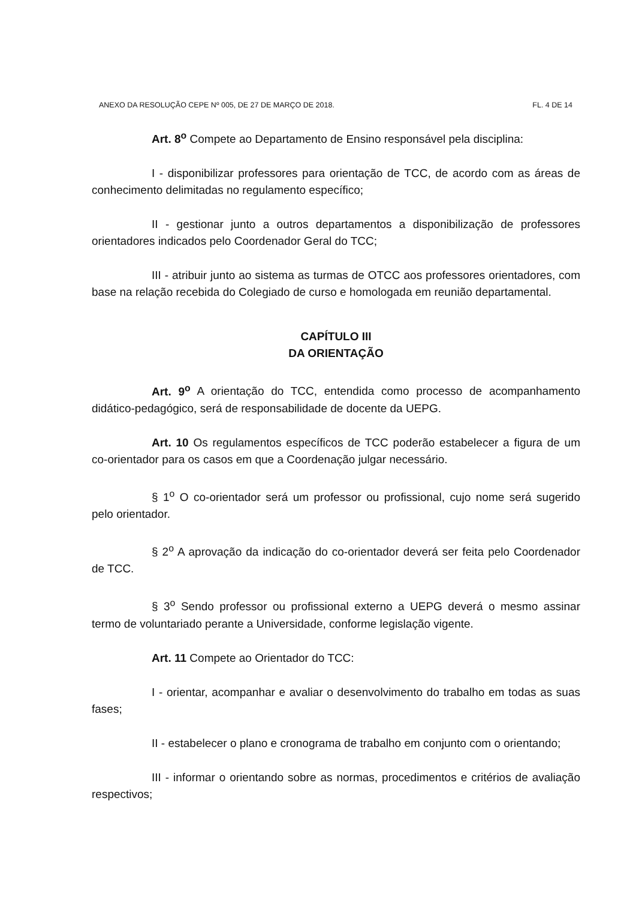ANEXO DA RESOLUÇÃO CEPE Nº 005, DE 27 DE MARÇO DE 2018. FL. 4 DE 14
Art. 8<sup>o</sup> Compete ao Departamento de Ensino responsável pela disciplina:
I - disponibilizar professores para orientação de TCC, de acordo com as áreas de conhecimento delimitadas no regulamento específico;
II - gestionar junto a outros departamentos a disponibilização de professores orientadores indicados pelo Coordenador Geral do TCC;
III - atribuir junto ao sistema as turmas de OTCC aos professores orientadores, com base na relação recebida do Colegiado de curso e homologada em reunião departamental.
CAPÍTULO III
DA ORIENTAÇÃO
Art. 9<sup>o</sup> A orientação do TCC, entendida como processo de acompanhamento didático-pedagógico, será de responsabilidade de docente da UEPG.
Art. 10 Os regulamentos específicos de TCC poderão estabelecer a figura de um co-orientador para os casos em que a Coordenação julgar necessário.
§ 1<sup>o</sup> O co-orientador será um professor ou profissional, cujo nome será sugerido pelo orientador.
§ 2<sup>o</sup> A aprovação da indicação do co-orientador deverá ser feita pelo Coordenador de TCC.
§ 3<sup>o</sup> Sendo professor ou profissional externo a UEPG deverá o mesmo assinar termo de voluntariado perante a Universidade, conforme legislação vigente.
Art. 11 Compete ao Orientador do TCC:
I - orientar, acompanhar e avaliar o desenvolvimento do trabalho em todas as suas fases;
II - estabelecer o plano e cronograma de trabalho em conjunto com o orientando;
III - informar o orientando sobre as normas, procedimentos e critérios de avaliação respectivos;